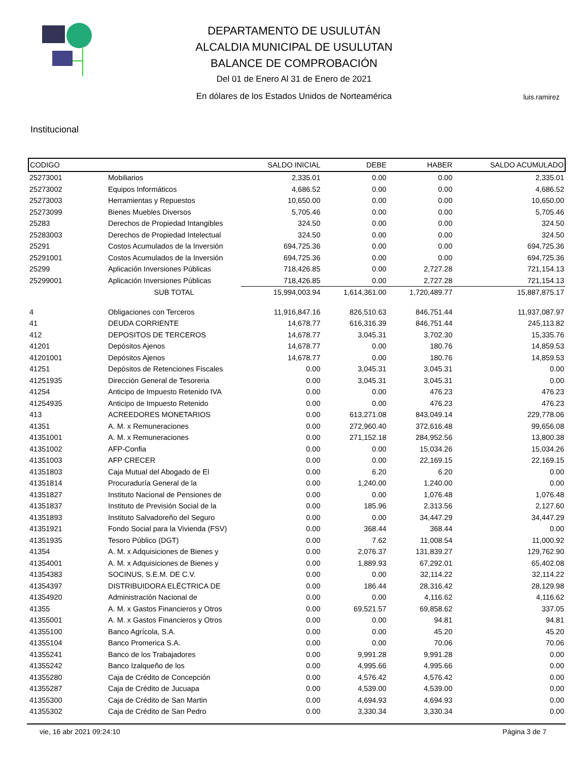DEPARTAMENTO DE USULUTÁN
ALCALDIA MUNICIPAL DE USULUTAN
BALANCE DE COMPROBACIÓN
Del 01 de Enero Al 31 de Enero de 2021
En dólares de los Estados Unidos de Norteamérica
luis.ramirez
Institucional
| CODIGO | | SALDO INICIAL | DEBE | HABER | SALDO ACUMULADO |
| --- | --- | --- | --- | --- | --- |
| 25273001 | Mobiliarios | 2,335.01 | 0.00 | 0.00 | 2,335.01 |
| 25273002 | Equipos Informáticos | 4,686.52 | 0.00 | 0.00 | 4,686.52 |
| 25273003 | Herramientas y Repuestos | 10,650.00 | 0.00 | 0.00 | 10,650.00 |
| 25273099 | Bienes Muebles Diversos | 5,705.46 | 0.00 | 0.00 | 5,705.46 |
| 25283 | Derechos de Propiedad Intangibles | 324.50 | 0.00 | 0.00 | 324.50 |
| 25283003 | Derechos de Propiedad Intelectual | 324.50 | 0.00 | 0.00 | 324.50 |
| 25291 | Costos Acumulados de la Inversión | 694,725.36 | 0.00 | 0.00 | 694,725.36 |
| 25291001 | Costos Acumulados de la Inversión | 694,725.36 | 0.00 | 0.00 | 694,725.36 |
| 25299 | Aplicación Inversiones Públicas | 718,426.85 | 0.00 | 2,727.28 | 721,154.13 |
| 25299001 | Aplicación Inversiones Públicas | 718,426.85 | 0.00 | 2,727.28 | 721,154.13 |
| | SUB TOTAL | 15,994,003.94 | 1,614,361.00 | 1,720,489.77 | 15,887,875.17 |
| 4 | Obligaciones con Terceros | 11,916,847.16 | 826,510.63 | 846,751.44 | 11,937,087.97 |
| 41 | DEUDA CORRIENTE | 14,678.77 | 616,316.39 | 846,751.44 | 245,113.82 |
| 412 | DEPOSITOS DE TERCEROS | 14,678.77 | 3,045.31 | 3,702.30 | 15,335.76 |
| 41201 | Depósitos Ajenos | 14,678.77 | 0.00 | 180.76 | 14,859.53 |
| 41201001 | Depósitos Ajenos | 14,678.77 | 0.00 | 180.76 | 14,859.53 |
| 41251 | Depósitos de Retenciones Fiscales | 0.00 | 3,045.31 | 3,045.31 | 0.00 |
| 41251935 | Dirección General de Tesoreria | 0.00 | 3,045.31 | 3,045.31 | 0.00 |
| 41254 | Anticipo de Impuesto Retenido IVA | 0.00 | 0.00 | 476.23 | 476.23 |
| 41254935 | Anticipo de Impuesto Retenido | 0.00 | 0.00 | 476.23 | 476.23 |
| 413 | ACREEDORES MONETARIOS | 0.00 | 613,271.08 | 843,049.14 | 229,778.06 |
| 41351 | A. M. x Remuneraciones | 0.00 | 272,960.40 | 372,616.48 | 99,656.08 |
| 41351001 | A. M. x Remuneraciones | 0.00 | 271,152.18 | 284,952.56 | 13,800.38 |
| 41351002 | AFP-Confia | 0.00 | 0.00 | 15,034.26 | 15,034.26 |
| 41351003 | AFP CRECER | 0.00 | 0.00 | 22,169.15 | 22,169.15 |
| 41351803 | Caja Mutual del Abogado de El | 0.00 | 6.20 | 6.20 | 0.00 |
| 41351814 | Procuraduría General de la | 0.00 | 1,240.00 | 1,240.00 | 0.00 |
| 41351827 | Instituto Nacional de Pensiones de | 0.00 | 0.00 | 1,076.48 | 1,076.48 |
| 41351837 | Instituto de Previsión Social de la | 0.00 | 185.96 | 2,313.56 | 2,127.60 |
| 41351893 | Instituto Salvadoreño del Seguro | 0.00 | 0.00 | 34,447.29 | 34,447.29 |
| 41351921 | Fondo Social para la Vivienda (FSV) | 0.00 | 368.44 | 368.44 | 0.00 |
| 41351935 | Tesoro Público (DGT) | 0.00 | 7.62 | 11,008.54 | 11,000.92 |
| 41354 | A. M. x Adquisiciones de Bienes y | 0.00 | 2,076.37 | 131,839.27 | 129,762.90 |
| 41354001 | A. M. x Adquisiciones de Bienes y | 0.00 | 1,889.93 | 67,292.01 | 65,402.08 |
| 41354383 | SOCINUS, S.E.M. DE C.V. | 0.00 | 0.00 | 32,114.22 | 32,114.22 |
| 41354397 | DISTRIBUIDORA ELÉCTRICA DE | 0.00 | 186.44 | 28,316.42 | 28,129.98 |
| 41354920 | Administración Nacional de | 0.00 | 0.00 | 4,116.62 | 4,116.62 |
| 41355 | A. M. x Gastos Financieros y Otros | 0.00 | 69,521.57 | 69,858.62 | 337.05 |
| 41355001 | A. M. x Gastos Financieros y Otros | 0.00 | 0.00 | 94.81 | 94.81 |
| 41355100 | Banco Agrícola, S.A. | 0.00 | 0.00 | 45.20 | 45.20 |
| 41355104 | Banco Promerica S.A. | 0.00 | 0.00 | 70.06 | 70.06 |
| 41355241 | Banco de los Trabajadores | 0.00 | 9,991.28 | 9,991.28 | 0.00 |
| 41355242 | Banco Izalqueño de los | 0.00 | 4,995.66 | 4,995.66 | 0.00 |
| 41355280 | Caja de Crédito de Concepción | 0.00 | 4,576.42 | 4,576.42 | 0.00 |
| 41355287 | Caja de Crédito de Jucuapa | 0.00 | 4,539.00 | 4,539.00 | 0.00 |
| 41355300 | Caja de Crédito de San Martin | 0.00 | 4,694.93 | 4,694.93 | 0.00 |
| 41355302 | Caja de Crédito de San Pedro | 0.00 | 3,330.34 | 3,330.34 | 0.00 |
vie, 16 abr 2021 09:24:10 Página 3 de 7